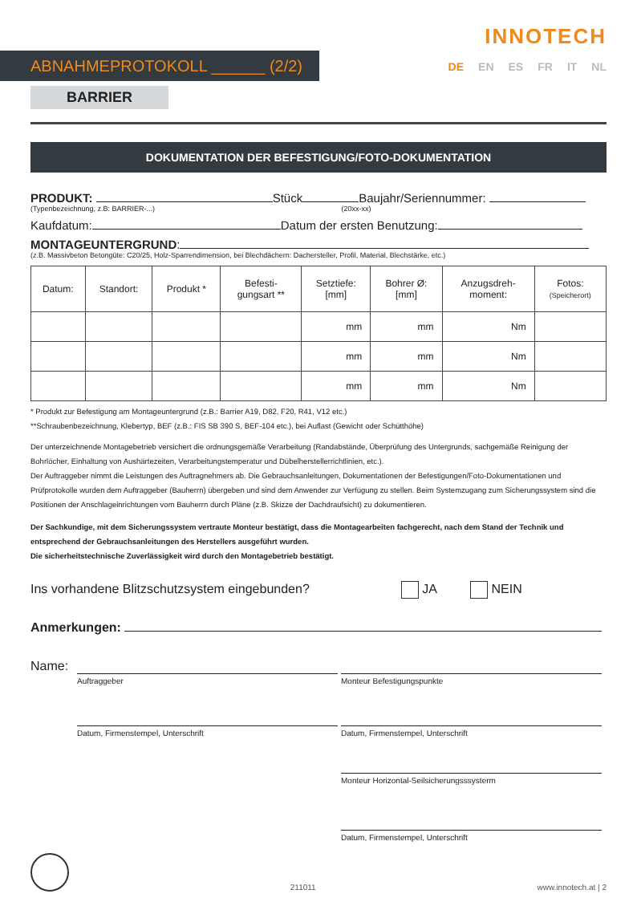ABNAHMEPROTOKOLL ______ (2/2)
INNOTECH
DE EN ES FR IT NL
BARRIER
DOKUMENTATION DER BEFESTIGUNG/FOTO-DOKUMENTATION
PRODUKT: Stück Baujahr/Seriennummer:
(Typenbezeichnung, z.B: BARRIER-...) (20xx-xx)
Kaufdatum: Datum der ersten Benutzung:
MONTAGEUNTERGRUND:
(z.B. Massivbeton Betongüte: C20/25, Holz-Sparrendimension, bei Blechdächern: Dachersteller, Profil, Material, Blechstärke, etc.)
| Datum: | Standort: | Produkt * | Befesti- gungsart ** | Setztiefe: [mm] | Bohrer Ø: [mm] | Anzugsdreh- moment: | Fotos: (Speicherort) |
| --- | --- | --- | --- | --- | --- | --- | --- |
| | | | | mm | mm | Nm | |
| | | | | mm | mm | Nm | |
| | | | | mm | mm | Nm | |
* Produkt zur Befestigung am Montageuntergrund (z.B.: Barrier A19, D82, F20, R41, V12 etc.)
**Schraubenbezeichnung, Klebertyp, BEF (z.B.: FIS SB 390 S, BEF-104 etc.), bei Auflast (Gewicht oder Schütthöhe)
Der unterzeichnende Montagebetrieb versichert die ordnungsgemäße Verarbeitung (Randabstände, Überprüfung des Untergrunds, sachgemäße Reinigung der Bohrlöcher, Einhaltung von Aushärtezeiten, Verarbeitungstemperatur und Dübelherstellerrichtlinien, etc.).
Der Auftraggeber nimmt die Leistungen des Auftragnehmers ab. Die Gebrauchsanleitungen, Dokumentationen der Befestigungen/Foto-Dokumentationen und Prüfprotokolle wurden dem Auftraggeber (Bauherrn) übergeben und sind dem Anwender zur Verfügung zu stellen. Beim Systemzugang zum Sicherungssystem sind die Positionen der Anschlageinrichtungen vom Bauherrn durch Pläne (z.B. Skizze der Dachdraufsicht) zu dokumentieren.
Der Sachkundige, mit dem Sicherungssystem vertraute Monteur bestätigt, dass die Montagearbeiten fachgerecht, nach dem Stand der Technik und entsprechend der Gebrauchsanleitungen des Herstellers ausgeführt wurden.
Die sicherheitstechnische Zuverlässigkeit wird durch den Montagebetrieb bestätigt.
Ins vorhandene Blitzschutzsystem eingebunden? JA NEIN
Anmerkungen:
Name:
Auftraggeber Monteur Befestigungspunkte
Datum, Firmenstempel, Unterschrift Datum, Firmenstempel, Unterschrift
Monteur Horizontal-Seilsicherungsssysterm
Datum, Firmenstempel, Unterschrift
211011 www.innotech.at | 2